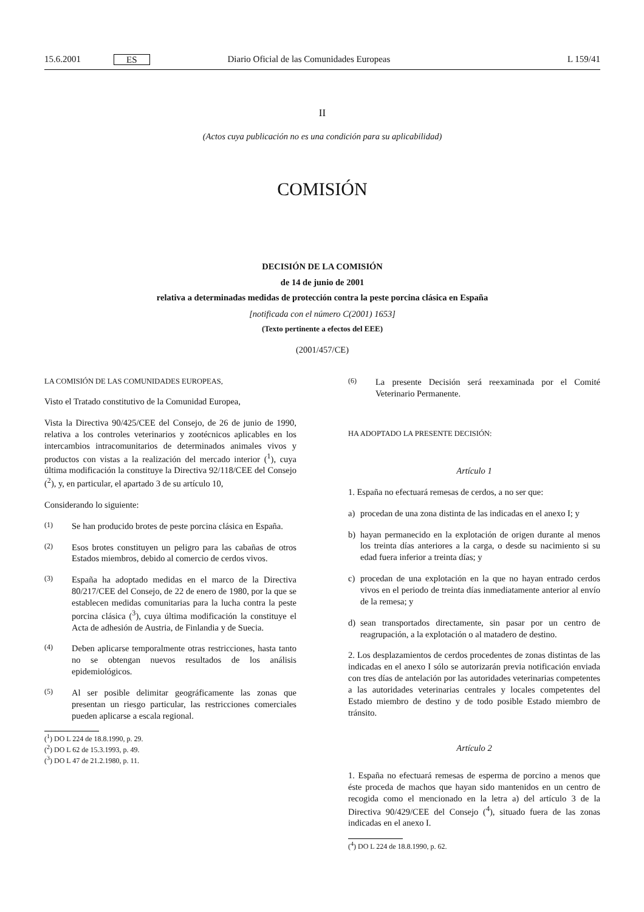15.6.2001 ES Diario Oficial de las Comunidades Europeas L 159/41
II
(Actos cuya publicación no es una condición para su aplicabilidad)
COMISIÓN
DECISIÓN DE LA COMISIÓN
de 14 de junio de 2001
relativa a determinadas medidas de protección contra la peste porcina clásica en España
[notificada con el número C(2001) 1653]
(Texto pertinente a efectos del EEE)
(2001/457/CE)
LA COMISIÓN DE LAS COMUNIDADES EUROPEAS,
Visto el Tratado constitutivo de la Comunidad Europea,
Vista la Directiva 90/425/CEE del Consejo, de 26 de junio de 1990, relativa a los controles veterinarios y zootécnicos aplicables en los intercambios intracomunitarios de determinados animales vivos y productos con vistas a la realización del mercado interior (<sup>1</sup>), cuya última modificación la constituye la Directiva 92/118/CEE del Consejo (<sup>2</sup>), y, en particular, el apartado 3 de su artículo 10,
Considerando lo siguiente:
(1) Se han producido brotes de peste porcina clásica en España.
(2) Esos brotes constituyen un peligro para las cabañas de otros Estados miembros, debido al comercio de cerdos vivos.
(3) España ha adoptado medidas en el marco de la Directiva 80/217/CEE del Consejo, de 22 de enero de 1980, por la que se establecen medidas comunitarias para la lucha contra la peste porcina clásica (<sup>3</sup>), cuya última modificación la constituye el Acta de adhesión de Austria, de Finlandia y de Suecia.
(4) Deben aplicarse temporalmente otras restricciones, hasta tanto no se obtengan nuevos resultados de los análisis epidemiológicos.
(5) Al ser posible delimitar geográficamente las zonas que presentan un riesgo particular, las restricciones comerciales pueden aplicarse a escala regional.
(<sup>1</sup>) DO L 224 de 18.8.1990, p. 29.
(<sup>2</sup>) DO L 62 de 15.3.1993, p. 49.
(<sup>3</sup>) DO L 47 de 21.2.1980, p. 11.
(6) La presente Decisión será reexaminada por el Comité Veterinario Permanente.
HA ADOPTADO LA PRESENTE DECISIÓN:
Artículo 1
1. España no efectuará remesas de cerdos, a no ser que:
a) procedan de una zona distinta de las indicadas en el anexo I; y
b) hayan permanecido en la explotación de origen durante al menos los treinta días anteriores a la carga, o desde su nacimiento si su edad fuera inferior a treinta días; y
c) procedan de una explotación en la que no hayan entrado cerdos vivos en el periodo de treinta días inmediatamente anterior al envío de la remesa; y
d) sean transportados directamente, sin pasar por un centro de reagrupación, a la explotación o al matadero de destino.
2. Los desplazamientos de cerdos procedentes de zonas distintas de las indicadas en el anexo I sólo se autorizarán previa notificación enviada con tres días de antelación por las autoridades veterinarias competentes a las autoridades veterinarias centrales y locales competentes del Estado miembro de destino y de todo posible Estado miembro de tránsito.
Artículo 2
1. España no efectuará remesas de esperma de porcino a menos que éste proceda de machos que hayan sido mantenidos en un centro de recogida como el mencionado en la letra a) del artículo 3 de la Directiva 90/429/CEE del Consejo (<sup>4</sup>), situado fuera de las zonas indicadas en el anexo I.
(<sup>4</sup>) DO L 224 de 18.8.1990, p. 62.